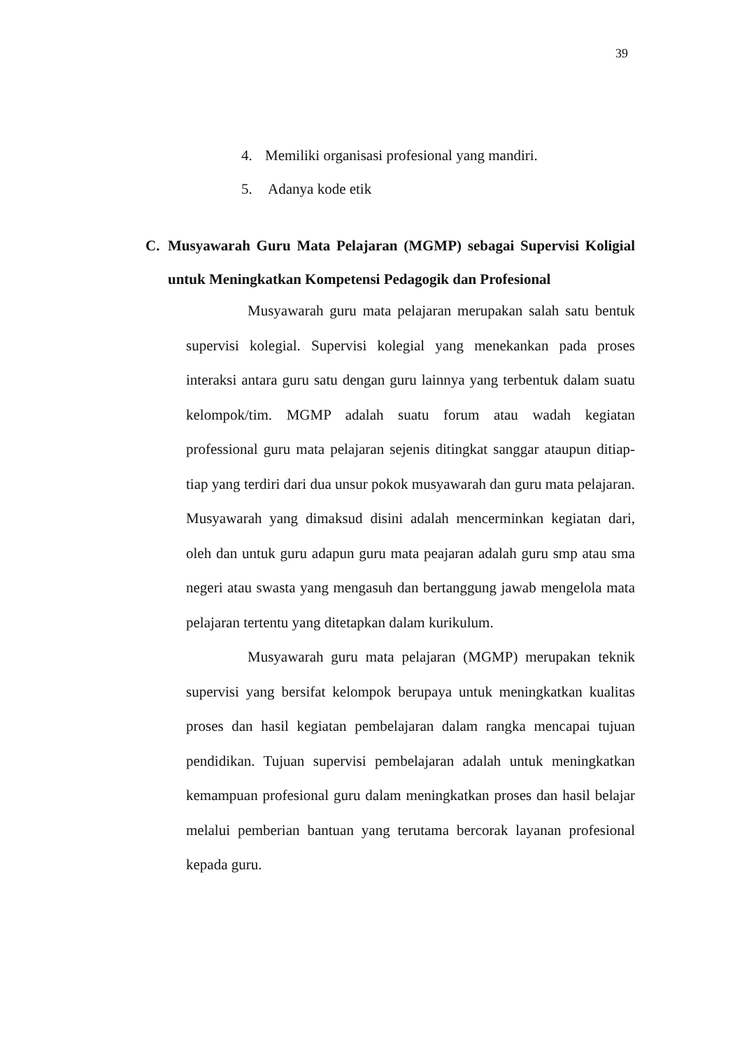39
4. Memiliki organisasi profesional yang mandiri.
5. Adanya kode etik
C. Musyawarah Guru Mata Pelajaran (MGMP) sebagai Supervisi Koligial untuk Meningkatkan Kompetensi Pedagogik dan Profesional
Musyawarah guru mata pelajaran merupakan salah satu bentuk supervisi kolegial. Supervisi kolegial yang menekankan pada proses interaksi antara guru satu dengan guru lainnya yang terbentuk dalam suatu kelompok/tim. MGMP adalah suatu forum atau wadah kegiatan professional guru mata pelajaran sejenis ditingkat sanggar ataupun ditiap-tiap yang terdiri dari dua unsur pokok musyawarah dan guru mata pelajaran. Musyawarah yang dimaksud disini adalah mencerminkan kegiatan dari, oleh dan untuk guru adapun guru mata peajaran adalah guru smp atau sma negeri atau swasta yang mengasuh dan bertanggung jawab mengelola mata pelajaran tertentu yang ditetapkan dalam kurikulum.
Musyawarah guru mata pelajaran (MGMP) merupakan teknik supervisi yang bersifat kelompok berupaya untuk meningkatkan kualitas proses dan hasil kegiatan pembelajaran dalam rangka mencapai tujuan pendidikan. Tujuan supervisi pembelajaran adalah untuk meningkatkan kemampuan profesional guru dalam meningkatkan proses dan hasil belajar melalui pemberian bantuan yang terutama bercorak layanan profesional kepada guru.